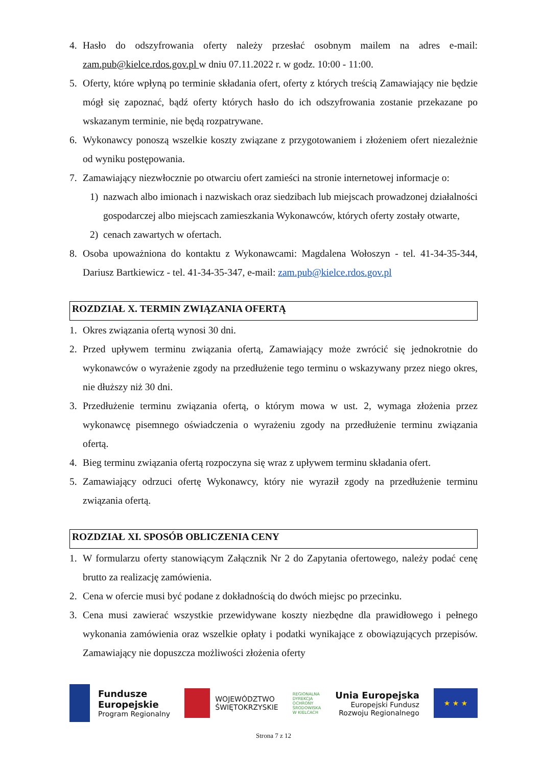4. Hasło do odszyfrowania oferty należy przesłać osobnym mailem na adres e-mail: zam.pub@kielce.rdos.gov.pl w dniu 07.11.2022 r. w godz. 10:00 - 11:00.
5. Oferty, które wpłyną po terminie składania ofert, oferty z których treścią Zamawiający nie będzie mógł się zapoznać, bądź oferty których hasło do ich odszyfrowania zostanie przekazane po wskazanym terminie, nie będą rozpatrywane.
6. Wykonawcy ponoszą wszelkie koszty związane z przygotowaniem i złożeniem ofert niezależnie od wyniku postępowania.
7. Zamawiający niezwłocznie po otwarciu ofert zamieści na stronie internetowej informacje o:
1) nazwach albo imionach i nazwiskach oraz siedzibach lub miejscach prowadzonej działalności gospodarczej albo miejscach zamieszkania Wykonawców, których oferty zostały otwarte,
2) cenach zawartych w ofertach.
8. Osoba upoważniona do kontaktu z Wykonawcami: Magdalena Wołoszyn - tel. 41-34-35-344, Dariusz Bartkiewicz - tel. 41-34-35-347, e-mail: zam.pub@kielce.rdos.gov.pl
ROZDZIAŁ X. TERMIN ZWIĄZANIA OFERTĄ
1. Okres związania ofertą wynosi 30 dni.
2. Przed upływem terminu związania ofertą, Zamawiający może zwrócić się jednokrotnie do wykonawców o wyrażenie zgody na przedłużenie tego terminu o wskazywany przez niego okres, nie dłuższy niż 30 dni.
3. Przedłużenie terminu związania ofertą, o którym mowa w ust. 2, wymaga złożenia przez wykonawcę pisemnego oświadczenia o wyrażeniu zgody na przedłużenie terminu związania ofertą.
4. Bieg terminu związania ofertą rozpoczyna się wraz z upływem terminu składania ofert.
5. Zamawiający odrzuci ofertę Wykonawcy, który nie wyraził zgody na przedłużenie terminu związania ofertą.
ROZDZIAŁ XI. SPOSÓB OBLICZENIA CENY
1. W formularzu oferty stanowiącym Załącznik Nr 2 do Zapytania ofertowego, należy podać cenę brutto za realizację zamówienia.
2. Cena w ofercie musi być podane z dokładnością do dwóch miejsc po przecinku.
3. Cena musi zawierać wszystkie przewidywane koszty niezbędne dla prawidłowego i pełnego wykonania zamówienia oraz wszelkie opłaty i podatki wynikające z obowiązujących przepisów. Zamawiający nie dopuszcza możliwości złożenia oferty
Fundusze
Europejskie
Program Regionalny
WOJEWÓDZTWO
ŚWIĘTOKRZYSKIE
REGIONALNA
DYREKCJA
OCHRONY
ŚRODOWISKA
W KIELCACH
Unia Europejska
Europejski Fundusz
Rozwoju Regionalnego
★ ★ ★
Strona 7 z 12